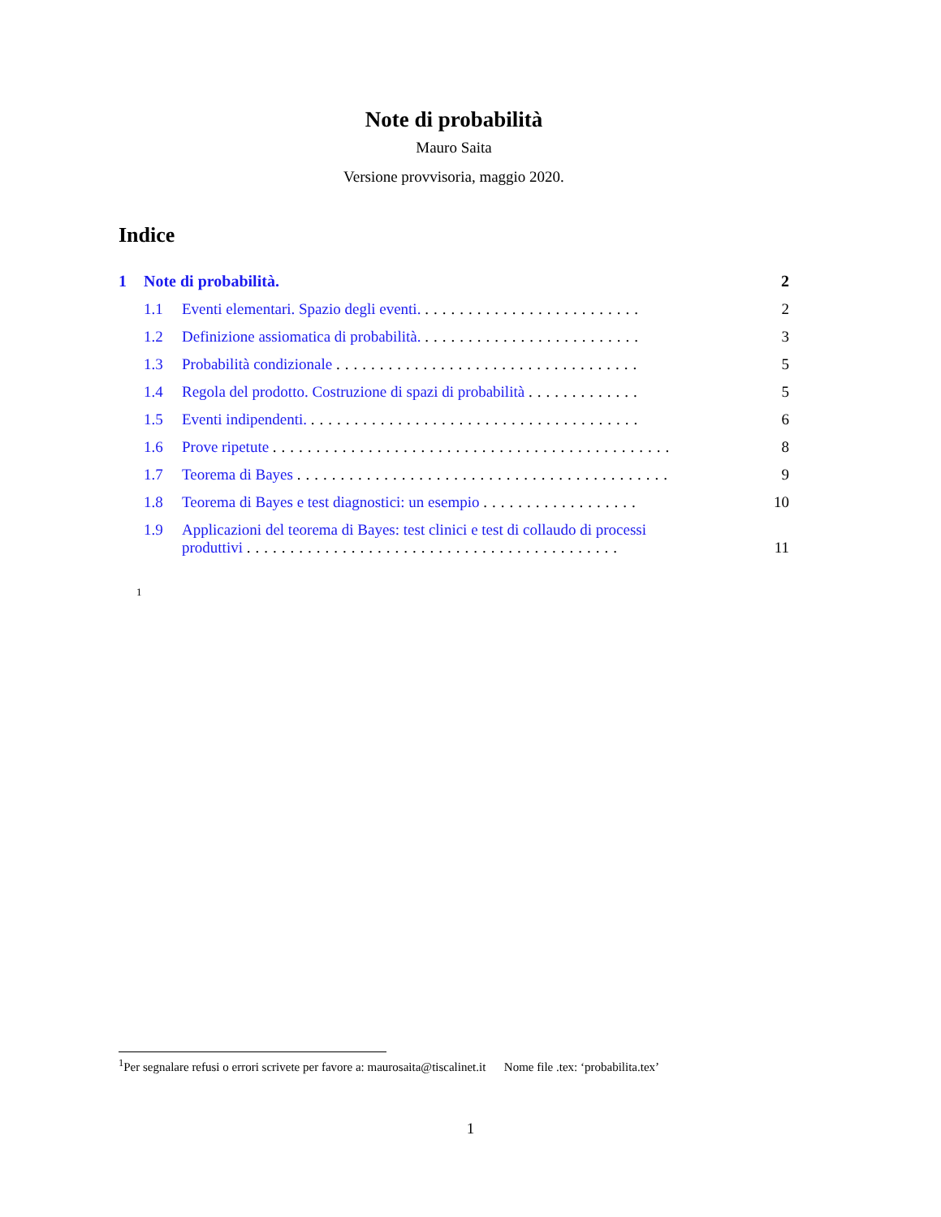Note di probabilità
Mauro Saita
Versione provvisoria, maggio 2020.
Indice
1 Note di probabilità. 2
1.1 Eventi elementari. Spazio degli eventi. ......................... 2
1.2 Definizione assiomatica di probabilità. ......................... 3
1.3 Probabilità condizionale ................................... 5
1.4 Regola del prodotto. Costruzione di spazi di probabilità ............. 5
1.5 Eventi indipendenti. ...................................... 6
1.6 Prove ripetute .............................................. 8
1.7 Teorema di Bayes ........................................... 9
1.8 Teorema di Bayes e test diagnostici: un esempio .................. 10
1.9 Applicazioni del teorema di Bayes: test clinici e test di collaudo di processi
produttivi ........................................... 11
1
<sup>1</sup> Per segnalare refusi o errori scrivete per favore a: maurosaita@tiscalinet.it Nome file .tex: ‘probabilita.tex’
1